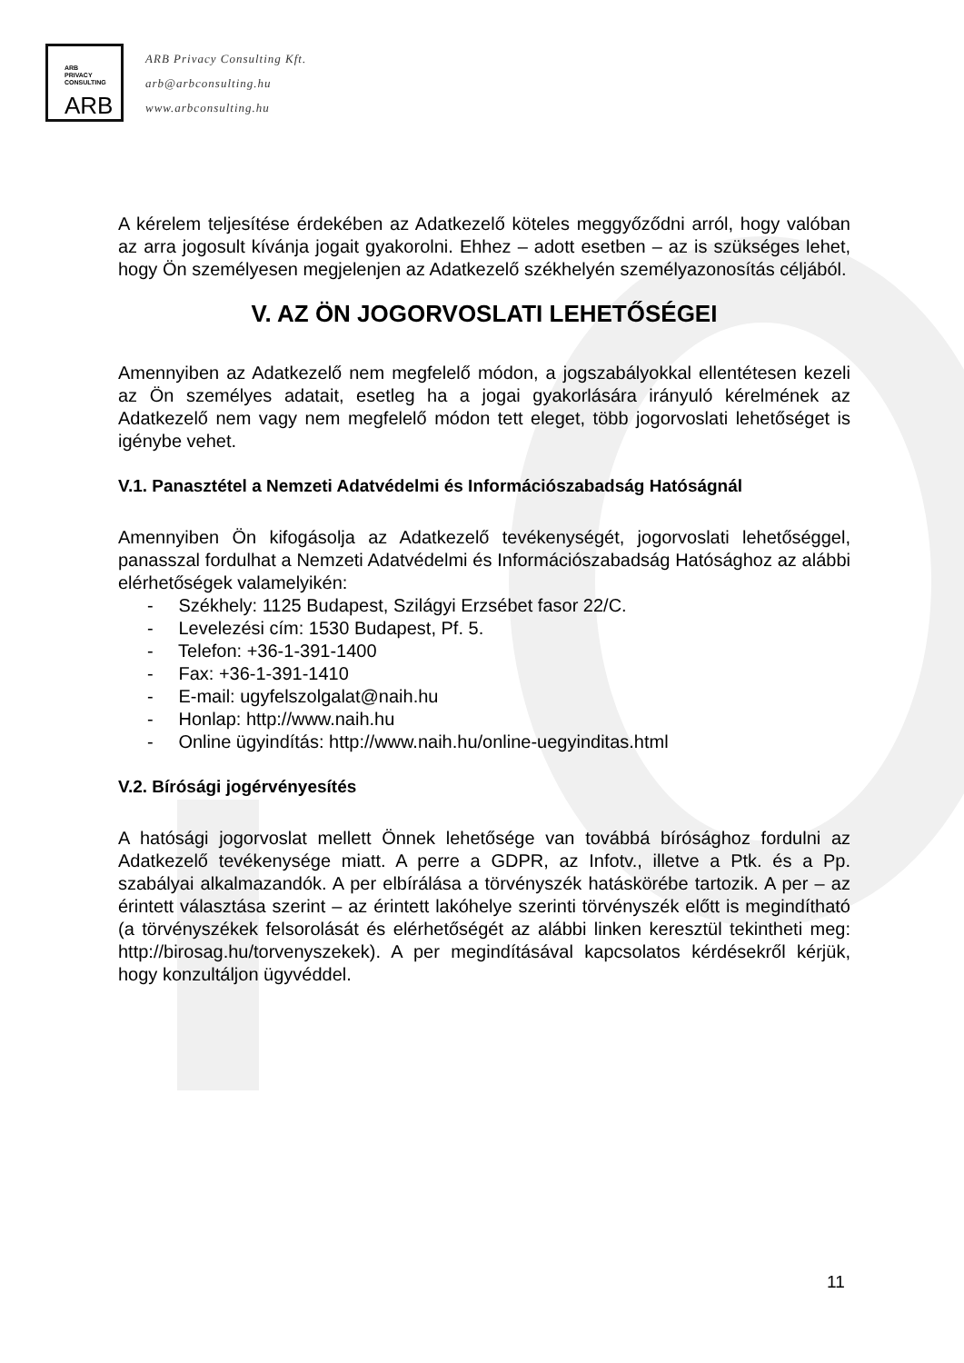ARB
PRIVACY
CONSULTING
ARB
ARB Privacy Consulting Kft.
arb@arbconsulting.hu
www.arbconsulting.hu
A kérelem teljesítése érdekében az Adatkezelő köteles meggyőződni arról, hogy valóban az arra jogosult kívánja jogait gyakorolni. Ehhez – adott esetben – az is szükséges lehet, hogy Ön személyesen megjelenjen az Adatkezelő székhelyén személyazonosítás céljából.
V. AZ ÖN JOGORVOSLATI LEHETŐSÉGEI
Amennyiben az Adatkezelő nem megfelelő módon, a jogszabályokkal ellentétesen kezeli az Ön személyes adatait, esetleg ha a jogai gyakorlására irányuló kérelmének az Adatkezelő nem vagy nem megfelelő módon tett eleget, több jogorvoslati lehetőséget is igénybe vehet.
V.1. Panasztétel a Nemzeti Adatvédelmi és Információszabadság Hatóságnál
Amennyiben Ön kifogásolja az Adatkezelő tevékenységét, jogorvoslati lehetőséggel, panasszal fordulhat a Nemzeti Adatvédelmi és Információszabadság Hatósághoz az alábbi elérhetőségek valamelyikén:
- Székhely: 1125 Budapest, Szilágyi Erzsébet fasor 22/C.
- Levelezési cím: 1530 Budapest, Pf. 5.
- Telefon: +36-1-391-1400
- Fax: +36-1-391-1410
- E-mail: ugyfelszolgalat@naih.hu
- Honlap: http://www.naih.hu
- Online ügyindítás: http://www.naih.hu/online-uegyinditas.html
V.2. Bírósági jogérvényesítés
A hatósági jogorvoslat mellett Önnek lehetősége van továbbá bírósághoz fordulni az Adatkezelő tevékenysége miatt. A perre a GDPR, az Infotv., illetve a Ptk. és a Pp. szabályai alkalmazandók. A per elbírálása a törvényszék hatáskörébe tartozik. A per – az érintett választása szerint – az érintett lakóhelye szerinti törvényszék előtt is megindítható (a törvényszékek felsorolását és elérhetőségét az alábbi linken keresztül tekintheti meg: http://birosag.hu/torvenyszekek). A per megindításával kapcsolatos kérdésekről kérjük, hogy konzultáljon ügyvéddel.
11